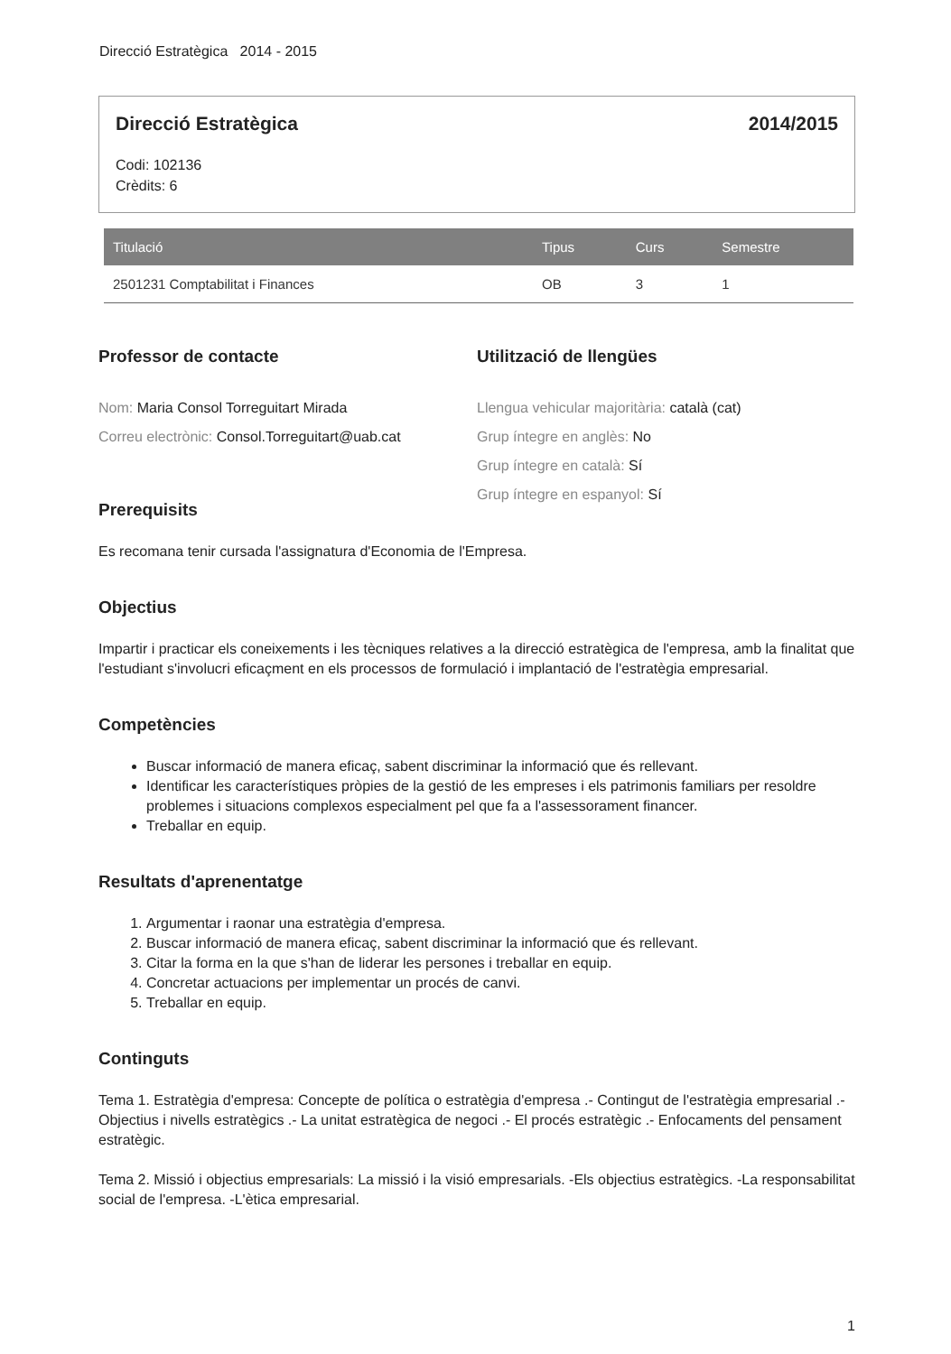Direcció Estratègica 2014 - 2015
Direcció Estratègica 2014/2015
Codi: 102136
Crèdits: 6
| Titulació | Tipus | Curs | Semestre |
| --- | --- | --- | --- |
| 2501231 Comptabilitat i Finances | OB | 3 | 1 |
Professor de contacte
Nom: Maria Consol Torreguitart Mirada
Correu electrònic: Consol.Torreguitart@uab.cat
Utilització de llengües
Llengua vehicular majoritària: català (cat)
Grup íntegre en anglès: No
Grup íntegre en català: Sí
Grup íntegre en espanyol: Sí
Prerequisits
Es recomana tenir cursada l'assignatura d'Economia de l'Empresa.
Objectius
Impartir i practicar els coneixements i les tècniques relatives a la direcció estratègica de l'empresa, amb la finalitat que l'estudiant s'involucri eficaçment en els processos de formulació i implantació de l'estratègia empresarial.
Competències
Buscar informació de manera eficaç, sabent discriminar la informació que és rellevant.
Identificar les característiques pròpies de la gestió de les empreses i els patrimonis familiars per resoldre problemes i situacions complexos especialment pel que fa a l'assessorament financer.
Treballar en equip.
Resultats d'aprenentatge
1. Argumentar i raonar una estratègia d'empresa.
2. Buscar informació de manera eficaç, sabent discriminar la informació que és rellevant.
3. Citar la forma en la que s'han de liderar les persones i treballar en equip.
4. Concretar actuacions per implementar un procés de canvi.
5. Treballar en equip.
Continguts
Tema 1. Estratègia d'empresa: Concepte de política o estratègia d'empresa .- Contingut de l'estratègia empresarial .- Objectius i nivells estratègics .- La unitat estratègica de negoci .- El procés estratègic .- Enfocaments del pensament estratègic.
Tema 2. Missió i objectius empresarials: La missió i la visió empresarials. -Els objectius estratègics. -La responsabilitat social de l'empresa. -L'ètica empresarial.
1